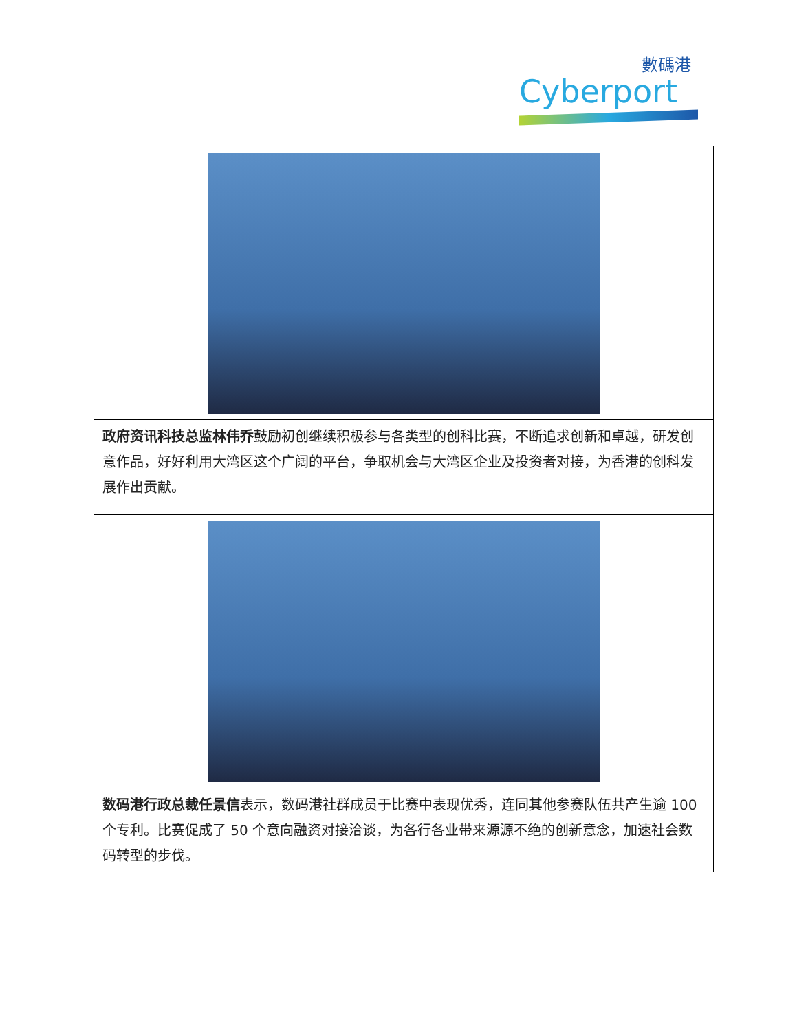數碼港
Cyberport
| 政府资讯科技总监林伟乔 鼓励初创继续积极参与各类型的创科比赛，不断追求创新和卓越，研发创意作品，好好利用大湾区这个广阔的平台，争取机会与大湾区企业及投资者对接，为香港的创科发展作出贡献。 |
| 数码港行政总裁任景信 表示，数码港社群成员于比赛中表现优秀，连同其他参赛队伍共产生逾 100 个专利。比赛促成了 50 个意向融资对接洽谈，为各行各业带来源源不绝的创新意念，加速社会数码转型的步伐。 |